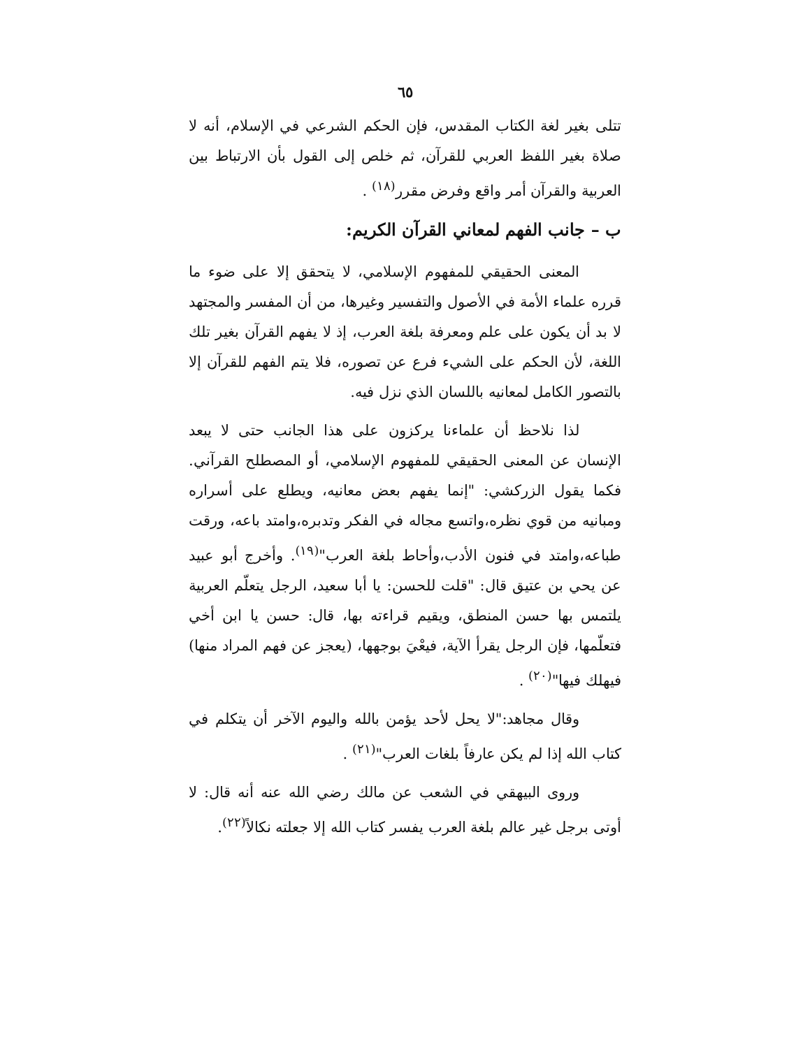٦٥
تتلى بغير لغة الكتاب المقدس، فإن الحكم الشرعي في الإسلام، أنه لا صلاة بغير اللفظ العربي للقرآن، ثم خلص إلى القول بأن الارتباط بين العربية والقرآن أمر واقع وفرض مقرر<sup>(١٨)</sup> .
ب – جانب الفهم لمعاني القرآن الكريم:
المعنى الحقيقي للمفهوم الإسلامي، لا يتحقق إلا على ضوء ما قرره علماء الأمة في الأصول والتفسير وغيرها، من أن المفسر والمجتهد لا بد أن يكون على علم ومعرفة بلغة العرب، إذ لا يفهم القرآن بغير تلك اللغة، لأن الحكم على الشيء فرع عن تصوره، فلا يتم الفهم للقرآن إلا بالتصور الكامل لمعانيه باللسان الذي نزل فيه.
لذا نلاحظ أن علماءنا يركزون على هذا الجانب حتى لا يبعد الإنسان عن المعنى الحقيقي للمفهوم الإسلامي، أو المصطلح القرآني. فكما يقول الزركشي: "إنما يفهم بعض معانيه، ويطلع على أسراره ومبانيه من قوي نظره،واتسع مجاله في الفكر وتدبره،وامتد باعه، ورقت طباعه،وامتد في فنون الأدب،وأحاط بلغة العرب"<sup>(١٩)</sup>. وأخرج أبو عبيد عن يحي بن عتيق قال: "قلت للحسن: يا أبا سعيد، الرجل يتعلّم العربية يلتمس بها حسن المنطق، ويقيم قراءته بها، قال: حسن يا ابن أخي فتعلّمها، فإن الرجل يقرأ الآية، فيعْيَ بوجهها، (يعجز عن فهم المراد منها) فيهلك فيها"<sup>(٢٠)</sup> .
وقال مجاهد:"لا يحل لأحد يؤمن بالله واليوم الآخر أن يتكلم في كتاب الله إذا لم يكن عارفاً بلغات العرب"<sup>(٢١)</sup> .
وروى البيهقي في الشعب عن مالك رضي الله عنه أنه قال: لا أوتى برجل غير عالم بلغة العرب يفسر كتاب الله إلا جعلته نكالاً<sup>(٢٢)</sup>.